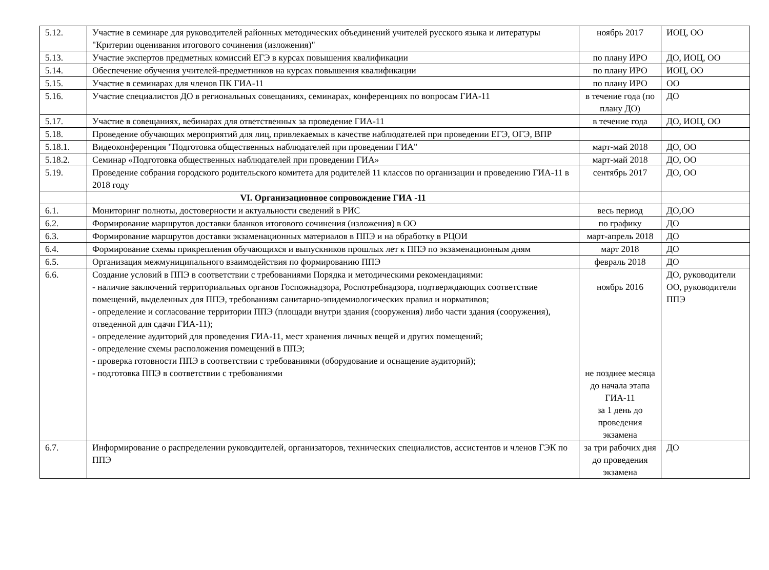| 5.12. | Участие в семинаре для руководителей районных методических объединений учителей русского языка и литературы "Критерии оценивания итогового сочинения (изложения)" | ноябрь 2017 | ИОЦ, ОО |
| 5.13. | Участие экспертов предметных комиссий ЕГЭ в курсах повышения квалификации | по плану ИРО | ДО, ИОЦ, ОО |
| 5.14. | Обеспечение обучения учителей-предметников на курсах повышения квалификации | по плану ИРО | ИОЦ, ОО |
| 5.15. | Участие в семинарах для членов ПК ГИА-11 | по плану ИРО | ОО |
| 5.16. | Участие специалистов ДО в региональных совещаниях, семинарах, конференциях по вопросам ГИА-11 | в течение года (по плану ДО) | ДО |
| 5.17. | Участие в совещаниях, вебинарах для ответственных за проведение ГИА-11 | в течение года | ДО, ИОЦ, ОО |
| 5.18. | Проведение обучающих мероприятий для лиц, привлекаемых в качестве наблюдателей при проведении ЕГЭ, ОГЭ, ВПР | | |
| 5.18.1. | Видеоконференция "Подготовка общественных наблюдателей при проведении ГИА" | март-май 2018 | ДО, ОО |
| 5.18.2. | Семинар «Подготовка общественных наблюдателей при проведении ГИА» | март-май 2018 | ДО, ОО |
| 5.19. | Проведение собрания городского родительского комитета для родителей 11 классов по организации и проведению ГИА-11 в 2018 году | сентябрь 2017 | ДО, ОО |
| | VI. Организационное сопровождение ГИА -11 | | |
| 6.1. | Мониторинг полноты, достоверности и актуальности сведений в РИС | весь период | ДО,ОО |
| 6.2. | Формирование маршрутов доставки бланков итогового сочинения (изложения) в ОО | по графику | ДО |
| 6.3. | Формирование маршрутов доставки экзаменационных материалов в ППЭ и на обработку в РЦОИ | март-апрель 2018 | ДО |
| 6.4. | Формирование схемы прикрепления обучающихся и выпускников прошлых лет к ППЭ по экзаменационным дням | март 2018 | ДО |
| 6.5. | Организация межмуниципального взаимодействия по формированию ППЭ | февраль 2018 | ДО |
| 6.6. | Создание условий в ППЭ в соответствии с требованиями Порядка и методическими рекомендациями: - наличие заключений территориальных органов Госпожнадзора, Роспотребнадзора, подтверждающих соответствие помещений, выделенных для ППЭ, требованиям санитарно-эпидемиологических правил и нормативов; - определение и согласование территории ППЭ (площади внутри здания (сооружения) либо части здания (сооружения), отведенной для сдачи ГИА-11); - определение аудиторий для проведения ГИА-11, мест хранения личных вещей и других помещений; - определение схемы расположения помещений в ППЭ; - проверка готовности ППЭ в соответствии с требованиями (оборудование и оснащение аудиторий); - подготовка ППЭ в соответствии с требованиями | ноябрь 2016 не позднее месяца до начала этапа ГИА-11 за 1 день до проведения экзамена | ДО, руководители ОО, руководители ППЭ |
| 6.7. | Информирование о распределении руководителей, организаторов, технических специалистов, ассистентов и членов ГЭК по ППЭ | за три рабочих дня до проведения экзамена | ДО |